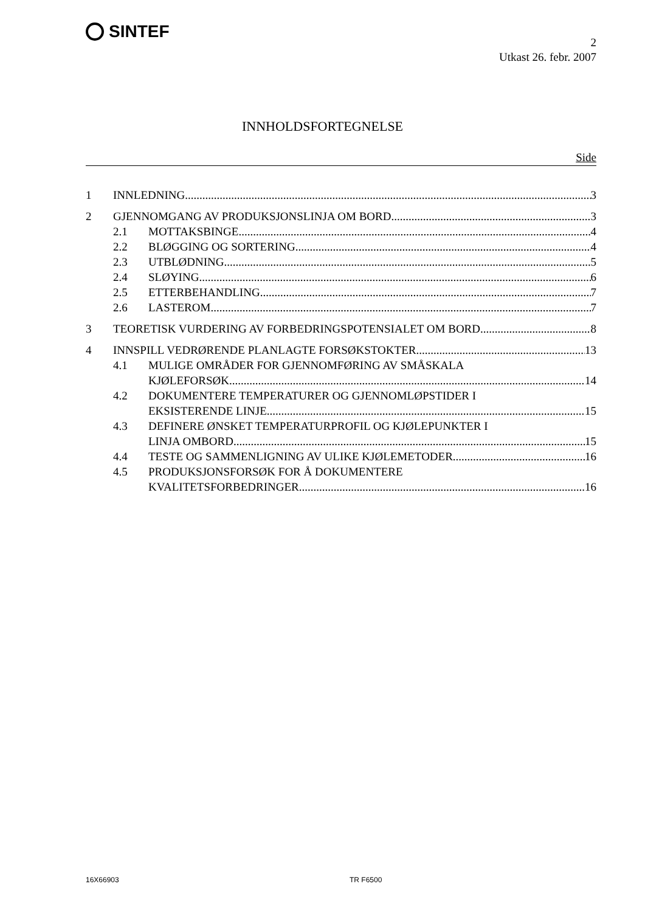SINTEF
2
Utkast 26. febr. 2007
INNHOLDSFORTEGNELSE
Side
1 INNLEDNING 3
2 GJENNOMGANG AV PRODUKSJONSLINJA OM BORD 3
2.1 MOTTAKSBINGE 4
2.2 BLØGGING OG SORTERING 4
2.3 UTBLØDNING 5
2.4 SLØYING 6
2.5 ETTERBEHANDLING 7
2.6 LASTEROM 7
3 TEORETISK VURDERING AV FORBEDRINGSPOTENSIALET OM BORD 8
4 INNSPILL VEDRØRENDE PLANLAGTE FORSØKSTOKTER 13
4.1 MULIGE OMRÅDER FOR GJENNOMFØRING AV SMÅSKALA
KJØLEFORSØK 14
4.2 DOKUMENTERE TEMPERATURER OG GJENNOMLØPSTIDER I
EKSISTERENDE LINJE 15
4.3 DEFINERE ØNSKET TEMPERATURPROFIL OG KJØLEPUNKTER I
LINJA OMBORD 15
4.4 TESTE OG SAMMENLIGNING AV ULIKE KJØLEMETODER 16
4.5 PRODUKSJONSFORSØK FOR Å DOKUMENTERE
KVALITETSFORBEDRINGER 16
16X66903 TR F6500